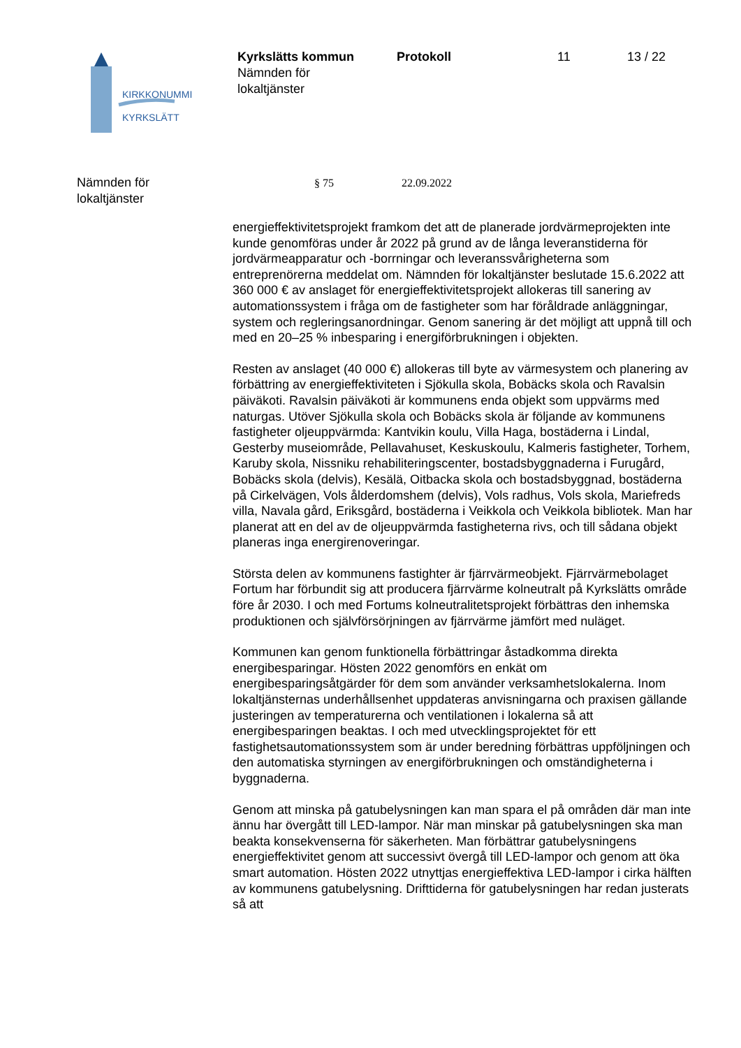KIRKKONUMMI
KYRKSLÄTT
Kyrkslätts kommun
Nämnden för
lokaltjänster
Protokoll 11 13 / 22
Nämnden för
lokaltjänster
§ 75 22.09.2022
energieffektivitetsprojekt framkom det att de planerade jordvärmeprojekten inte kunde genomföras under år 2022 på grund av de långa leveranstiderna för jordvärmeapparatur och -borrningar och leveranssvårigheterna som entreprenörerna meddelat om. Nämnden för lokaltjänster beslutade 15.6.2022 att 360 000 € av anslaget för energieffektivitetsprojekt allokeras till sanering av automationssystem i fråga om de fastigheter som har föråldrade anläggningar, system och regleringsanordningar. Genom sanering är det möjligt att uppnå till och med en 20–25 % inbesparing i energiförbrukningen i objekten.
Resten av anslaget (40 000 €) allokeras till byte av värmesystem och planering av förbättring av energieffektiviteten i Sjökulla skola, Bobäcks skola och Ravalsin päiväkoti. Ravalsin päiväkoti är kommunens enda objekt som uppvärms med naturgas. Utöver Sjökulla skola och Bobäcks skola är följande av kommunens fastigheter oljeuppvärmda: Kantvikin koulu, Villa Haga, bostäderna i Lindal, Gesterby museiområde, Pellavahuset, Keskuskoulu, Kalmeris fastigheter, Torhem, Karuby skola, Nissniku rehabiliteringscenter, bostadsbyggnaderna i Furugård, Bobäcks skola (delvis), Kesälä, Oitbacka skola och bostadsbyggnad, bostäderna på Cirkelvägen, Vols ålderdomshem (delvis), Vols radhus, Vols skola, Mariefreds villa, Navala gård, Eriksgård, bostäderna i Veikkola och Veikkola bibliotek. Man har planerat att en del av de oljeuppvärmda fastigheterna rivs, och till sådana objekt planeras inga energirenoveringar.
Största delen av kommunens fastighter är fjärrvärmeobjekt. Fjärrvärmebolaget Fortum har förbundit sig att producera fjärrvärme kolneutralt på Kyrkslätts område före år 2030. I och med Fortums kolneutralitetsprojekt förbättras den inhemska produktionen och självförsörjningen av fjärrvärme jämfört med nuläget.
Kommunen kan genom funktionella förbättringar åstadkomma direkta energibesparingar. Hösten 2022 genomförs en enkät om energibesparingsåtgärder för dem som använder verksamhetslokalerna. Inom lokaltjänsternas underhållsenhet uppdateras anvisningarna och praxisen gällande justeringen av temperaturerna och ventilationen i lokalerna så att energibesparingen beaktas. I och med utvecklingsprojektet för ett fastighetsautomationssystem som är under beredning förbättras uppföljningen och den automatiska styrningen av energiförbrukningen och omständigheterna i byggnaderna.
Genom att minska på gatubelysningen kan man spara el på områden där man inte ännu har övergått till LED-lampor. När man minskar på gatubelysningen ska man beakta konsekvenserna för säkerheten. Man förbättrar gatubelysningens energieffektivitet genom att successivt övergå till LED-lampor och genom att öka smart automation. Hösten 2022 utnyttjas energieffektiva LED-lampor i cirka hälften av kommunens gatubelysning. Drifttiderna för gatubelysningen har redan justerats så att